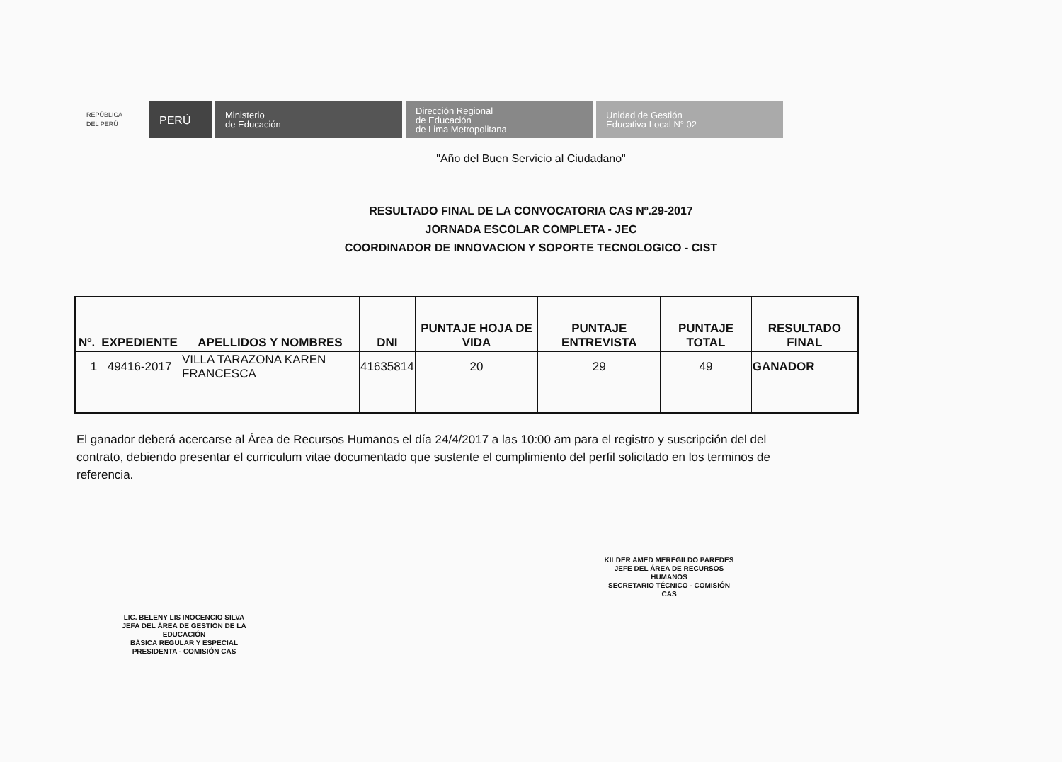REPÚBLICA DEL PERÚ
PERÚ
Ministerio
de Educación
Dirección Regional
de Educación
de Lima Metropolitana
Unidad de Gestión
Educativa Local N° 02
"Año del Buen Servicio al Ciudadano"
RESULTADO FINAL DE LA CONVOCATORIA CAS Nº.29-2017
JORNADA ESCOLAR COMPLETA - JEC
COORDINADOR DE INNOVACION Y SOPORTE TECNOLOGICO - CIST
| Nº. | EXPEDIENTE | APELLIDOS Y NOMBRES | DNI | PUNTAJE HOJA DE VIDA | PUNTAJE ENTREVISTA | PUNTAJE TOTAL | RESULTADO FINAL |
| --- | --- | --- | --- | --- | --- | --- | --- |
| 1 | 49416-2017 | VILLA TARAZONA KAREN FRANCESCA | 41635814 | 20 | 29 | 49 | GANADOR |
El ganador deberá acercarse al Área de Recursos Humanos el día 24/4/2017 a las 10:00 am para el registro y suscripción del del contrato, debiendo presentar el curriculum vitae documentado que sustente el cumplimiento del perfil solicitado en los terminos de referencia.
LIC. BELENY LIS INOCENCIO SILVA
JEFA DEL ÁREA DE GESTIÓN DE LA EDUCACIÓN
BÁSICA REGULAR Y ESPECIAL
PRESIDENTA - COMISIÓN CAS
KILDER AMED MEREGILDO PAREDES
JEFE DEL ÁREA DE RECURSOS HUMANOS
SECRETARIO TÉCNICO - COMISIÓN CAS